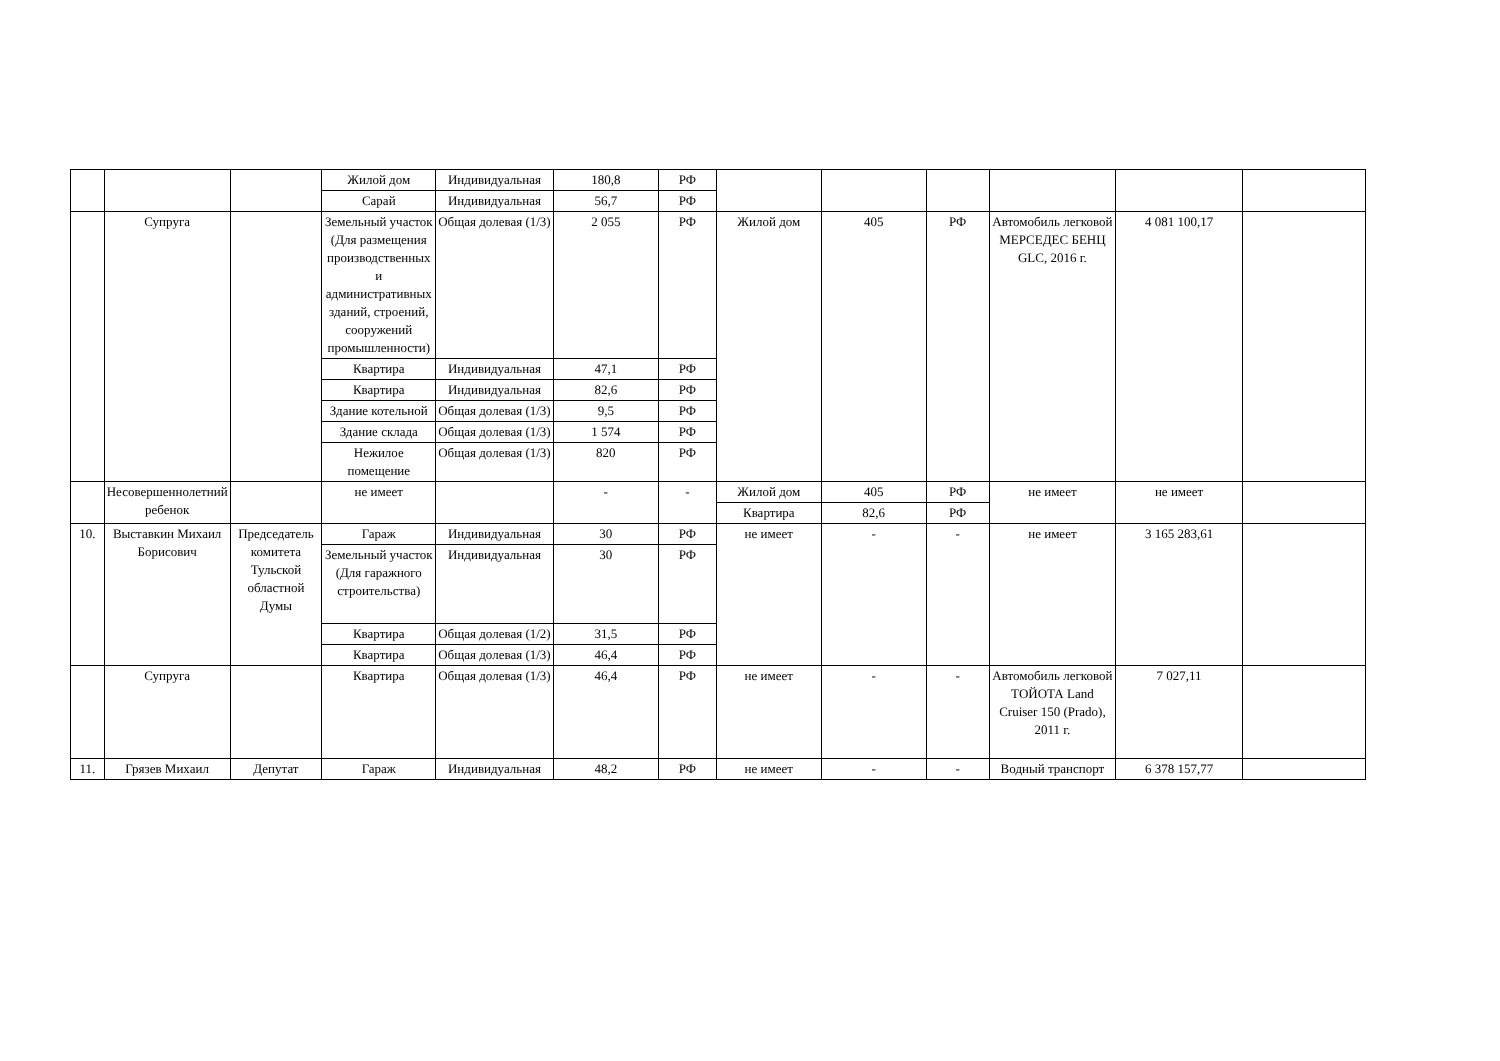| | | | Жилой дом | Индивидуальная | 180,8 | РФ | | | | | | |
| | | | Сарай | Индивидуальная | 56,7 | РФ | | | | | | |
| | Супруга | | Земельный участок (Для размещения производственных и административных зданий, строений, сооружений промышленности) | Общая долевая (1/3) | 2 055 | РФ | Жилой дом | 405 | РФ | Автомобиль легковой МЕРСЕДЕС БЕНЦ GLC, 2016 г. | 4 081 100,17 | |
| | | | Квартира | Индивидуальная | 47,1 | РФ | | | | | | |
| | | | Квартира | Индивидуальная | 82,6 | РФ | | | | | | |
| | | | Здание котельной | Общая долевая (1/3) | 9,5 | РФ | | | | | | |
| | | | Здание склада | Общая долевая (1/3) | 1 574 | РФ | | | | | | |
| | | | Нежилое помещение | Общая долевая (1/3) | 820 | РФ | | | | | | |
| | Несовершеннолетний ребенок | | не имеет | | - | - | Жилой дом | 405 | РФ | не имеет | не имеет | |
| | | | | | | | Квартира | 82,6 | РФ | | | |
| 10. | Выставкин Михаил Борисович | Председатель комитета Тульской областной Думы | Гараж | Индивидуальная | 30 | РФ | не имеет | - | - | не имеет | 3 165 283,61 | |
| | | | Земельный участок (Для гаражного строительства) | Индивидуальная | 30 | РФ | | | | | | |
| | | | Квартира | Общая долевая (1/2) | 31,5 | РФ | | | | | | |
| | | | Квартира | Общая долевая (1/3) | 46,4 | РФ | | | | | | |
| | Супруга | | Квартира | Общая долевая (1/3) | 46,4 | РФ | не имеет | - | - | Автомобиль легковой ТОЙОТА Land Cruiser 150 (Prado), 2011 г. | 7 027,11 | |
| 11. | Грязев Михаил | Депутат | Гараж | Индивидуальная | 48,2 | РФ | не имеет | - | - | Водный транспорт | 6 378 157,77 | |